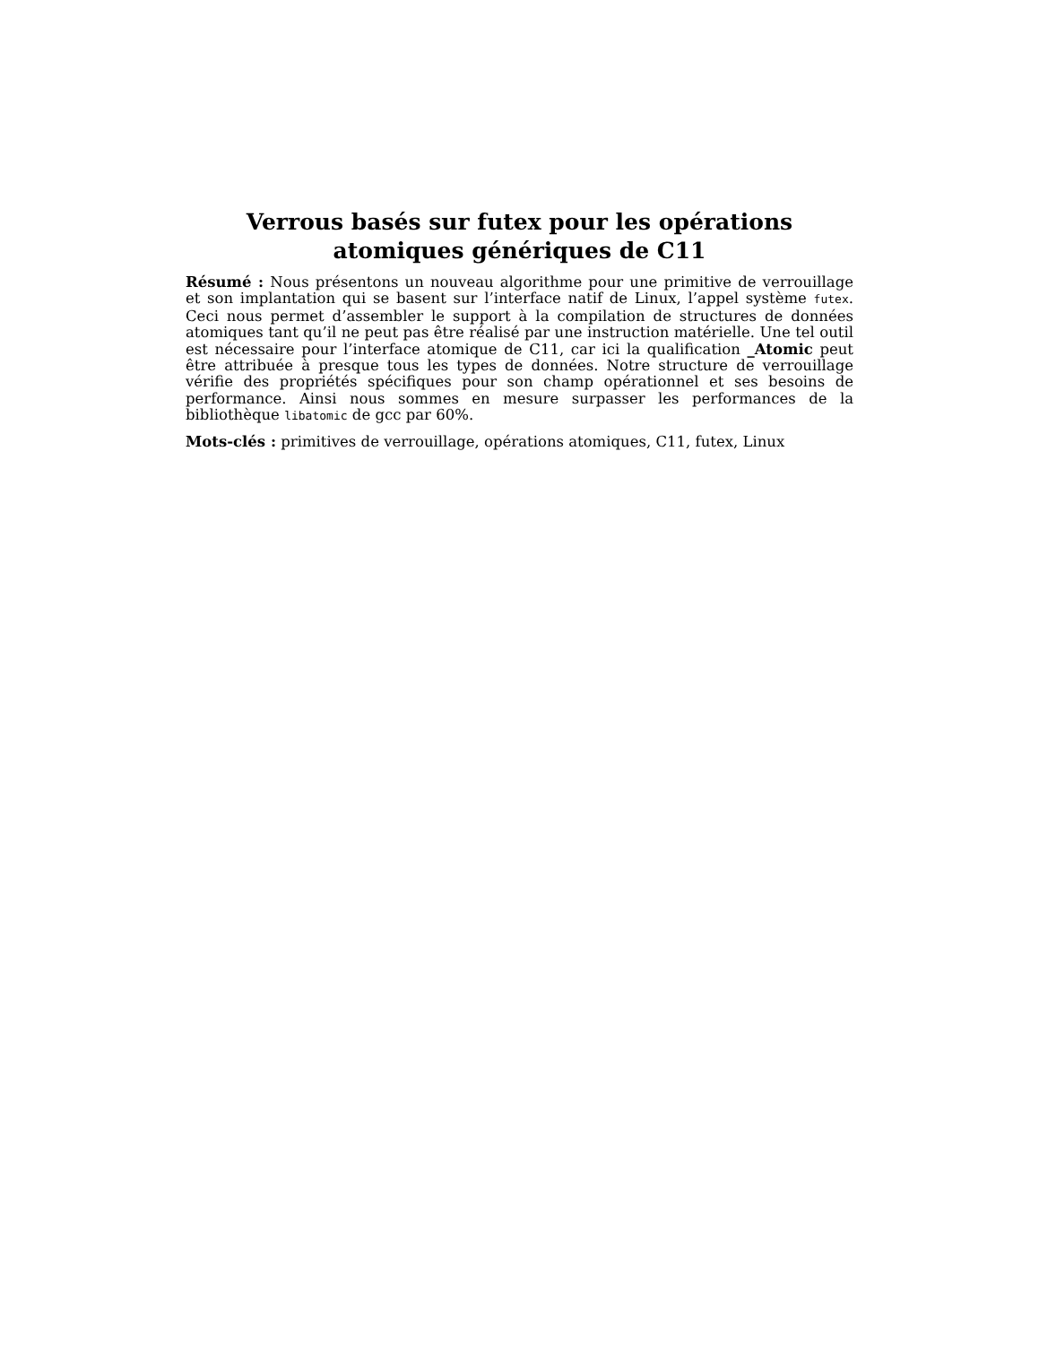Verrous basés sur futex pour les opérations atomiques génériques de C11
Résumé : Nous présentons un nouveau algorithme pour une primitive de verrouillage et son implantation qui se basent sur l’interface natif de Linux, l’appel système futex. Ceci nous permet d’assembler le support à la compilation de structures de données atomiques tant qu’il ne peut pas être réalisé par une instruction matérielle. Une tel outil est nécessaire pour l’interface atomique de C11, car ici la qualification _Atomic peut être attribuée à presque tous les types de données. Notre structure de verrouillage vérifie des propriétés spécifiques pour son champ opérationnel et ses besoins de performance. Ainsi nous sommes en mesure surpasser les performances de la bibliothèque libatomic de gcc par 60%.
Mots-clés : primitives de verrouillage, opérations atomiques, C11, futex, Linux